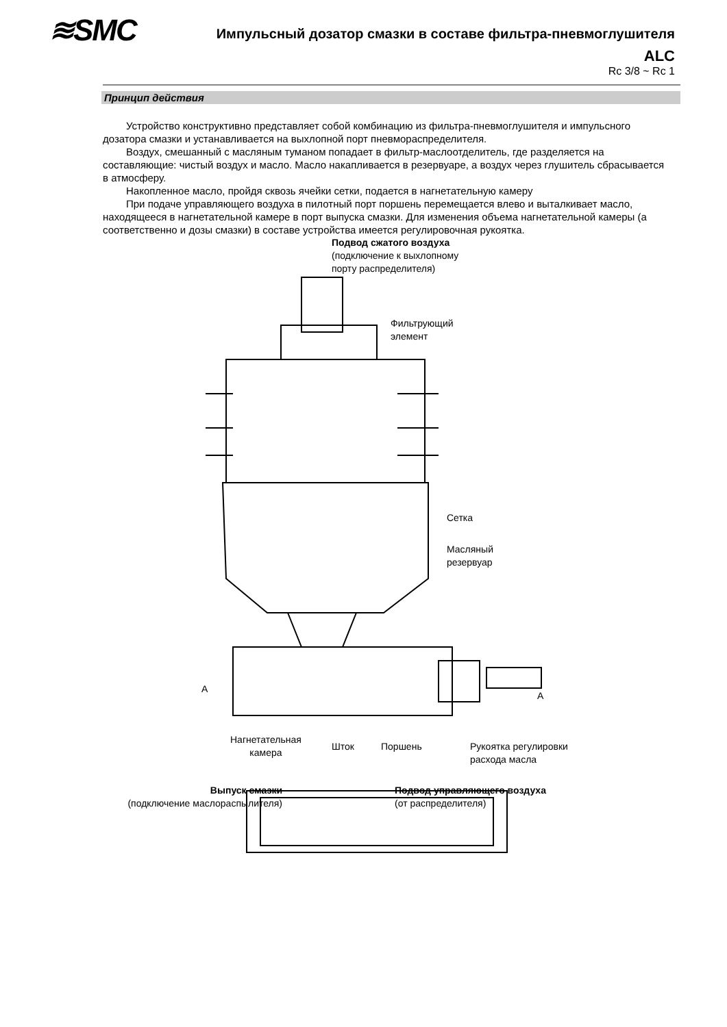≋SMC
Импульсный дозатор смазки в составе фильтра-пневмоглушителя
ALC
Rc 3/8 ~ Rc 1
Принцип действия
Устройство конструктивно представляет собой комбинацию из фильтра-пневмоглушителя и импульсного дозатора смазки и устанавливается на выхлопной порт пневмораспределителя.
Воздух, смешанный с масляным туманом попадает в фильтр-маслоотделитель, где разделяется на составляющие: чистый воздух и масло. Масло накапливается в резервуаре, а воздух через глушитель сбрасывается в атмосферу.
Накопленное масло, пройдя сквозь ячейки сетки, подается в нагнетательную камеру
При подаче управляющего воздуха в пилотный порт поршень перемещается влево и выталкивает масло, находящееся в нагнетательной камере в порт выпуска смазки. Для изменения объема нагнетательной камеры (а соответственно и дозы смазки) в составе устройства имеется регулировочная рукоятка.
Подвод сжатого воздуха
(подключение к выхлопному
порту распределителя)
Фильтрующий
элемент
Сетка
Масляный
резервуар
A
A
Нагнетательная
камера
Шток Поршень
Рукоятка регулировки
расхода масла
Выпуск смазки
(подключение маслораспылителя)
Подвод управляющего воздуха
(от распределителя)